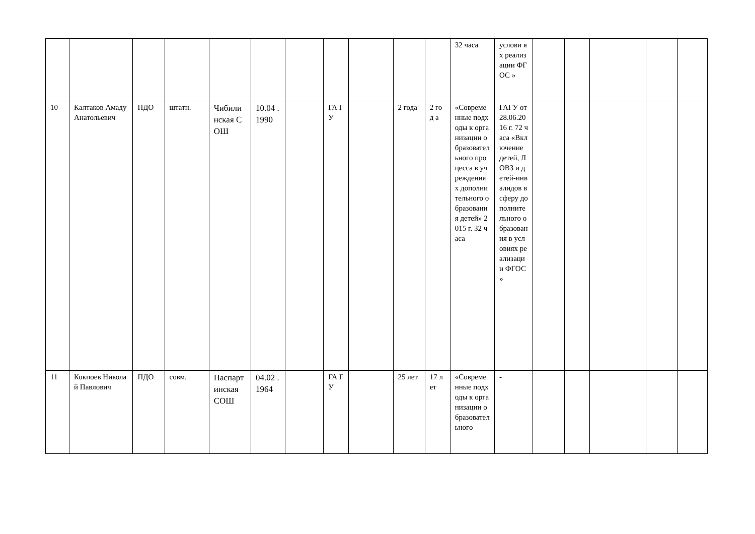| | | | | | | | | | | | 32 часа | услови ях реализ ации ФГОС » | | | | | |
| 10 | Калтаков Амаду Анатольевич | ПДО | штатн. | Чибилинская СОШ | 10.04 .1990 | | ГА ГУ | | 2 года | 2 год а | «Современные подходы к организации образовательного процесса в учреждениях дополнительного образования детей» 2015 г. 32 часа | ГАГУ от 28.06.2016 г. 72 часа «Включение детей, ЛОВЗ и детей-инвалидов в сферу дополнительного образования в условиях реализации ФГОС » | | | | | |
| 11 | Кокпоев Николай Павлович | ПДО | совм. | Паспартинская СОШ | 04.02 .1964 | | ГА ГУ | | 25 лет | 17 лет | «Современные подходы к организации образовательного | - | | | | | |